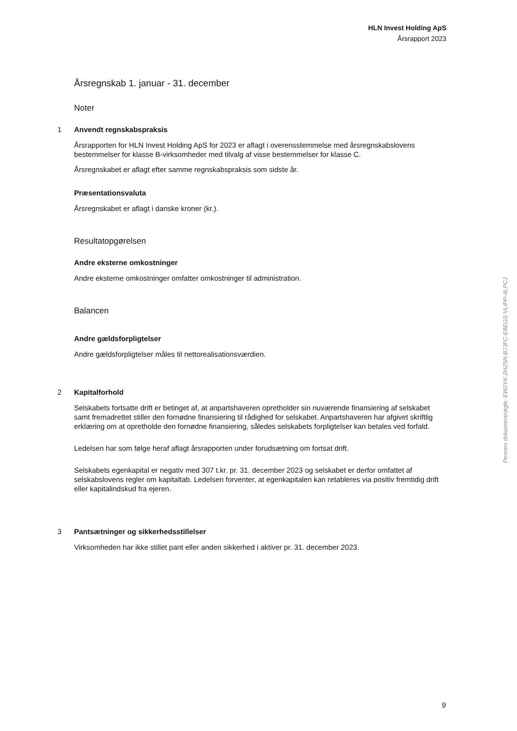HLN Invest Holding ApS
Årsrapport 2023
Årsregnskab 1. januar - 31. december
Noter
1 Anvendt regnskabspraksis
Årsrapporten for HLN Invest Holding ApS for 2023 er aflagt i overensstemmelse med årsregnskabslovens bestemmelser for klasse B-virksomheder med tilvalg af visse bestemmelser for klasse C.
Årsregnskabet er aflagt efter samme regnskabspraksis som sidste år.
Præsentationsvaluta
Årsregnskabet er aflagt i danske kroner (kr.).
Resultatopgørelsen
Andre eksterne omkostninger
Andre eksterne omkostninger omfatter omkostninger til administration.
Balancen
Andre gældsforpligtelser
Andre gældsforpligtelser måles til nettorealisationsværdien.
2 Kapitalforhold
Selskabets fortsatte drift er betinget af, at anpartshaveren opretholder sin nuværende finansiering af selskabet samt fremadrettet stiller den fornødne finansiering til rådighed for selskabet. Anpartshaveren har afgivet skriftlig erklæring om at opretholde den fornødne finansiering, således selskabets forpligtelser kan betales ved forfald.
Ledelsen har som følge heraf aflagt årsrapporten under forudsætning om fortsat drift.
Selskabets egenkapital er negativ med 307 t.kr. pr. 31. december 2023 og selskabet er derfor omfattet af selskabslovens regler om kapitaltab. Ledelsen forventer, at egenkapitalen kan retableres via positiv fremtidig drift eller kapitalindskud fra ejeren.
3 Pantsætninger og sikkerhedsstillelser
Virksomheden har ikke stillet pant eller anden sikkerhed i aktiver pr. 31. december 2023.
Penneo dokumentnøgle: EW2YK-2HZ5N-B7JFC-E8EGS-VLIPP-4LPCJ
9